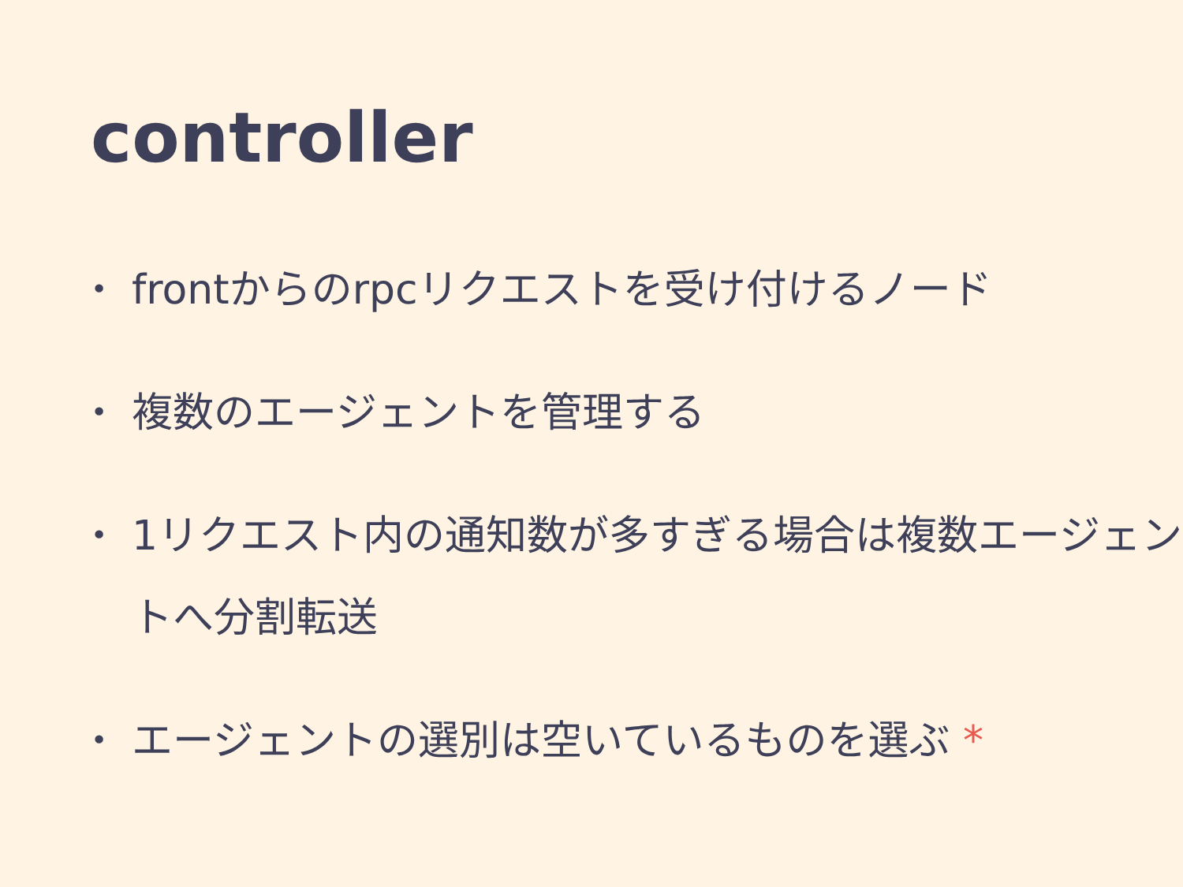controller
• frontからのrpcリクエストを受け付けるノード
• 複数のエージェントを管理する
• 1リクエスト内の通知数が多すぎる場合は複数エージェントへ分割転送
• エージェントの選別は空いているものを選ぶ *